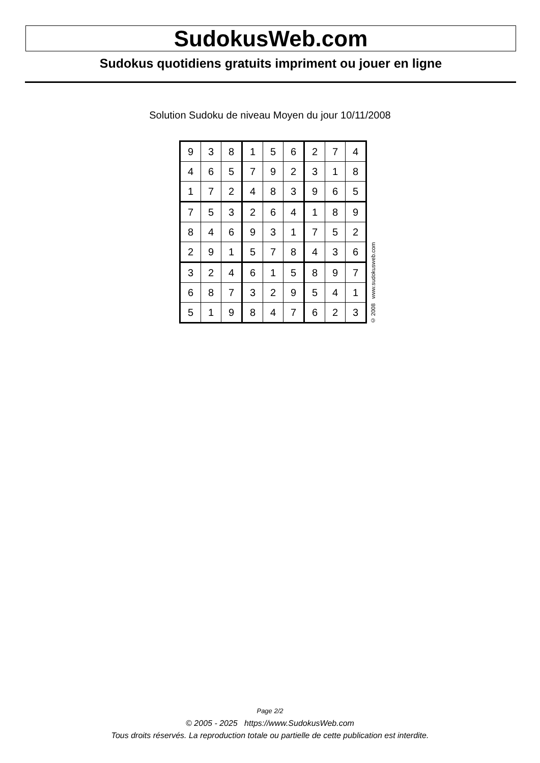SudokusWeb.com
Sudokus quotidiens gratuits impriment ou jouer en ligne
Solution Sudoku de niveau Moyen du jour 10/11/2008
| 9 | 3 | 8 | 1 | 5 | 6 | 2 | 7 | 4 |
| 4 | 6 | 5 | 7 | 9 | 2 | 3 | 1 | 8 |
| 1 | 7 | 2 | 4 | 8 | 3 | 9 | 6 | 5 |
| 7 | 5 | 3 | 2 | 6 | 4 | 1 | 8 | 9 |
| 8 | 4 | 6 | 9 | 3 | 1 | 7 | 5 | 2 |
| 2 | 9 | 1 | 5 | 7 | 8 | 4 | 3 | 6 |
| 3 | 2 | 4 | 6 | 1 | 5 | 8 | 9 | 7 |
| 6 | 8 | 7 | 3 | 2 | 9 | 5 | 4 | 1 |
| 5 | 1 | 9 | 8 | 4 | 7 | 6 | 2 | 3 |
© 2008 www.sudokusweb.com
Page 2/2
© 2005 - 2025 https://www.SudokusWeb.com
Tous droits réservés. La reproduction totale ou partielle de cette publication est interdite.